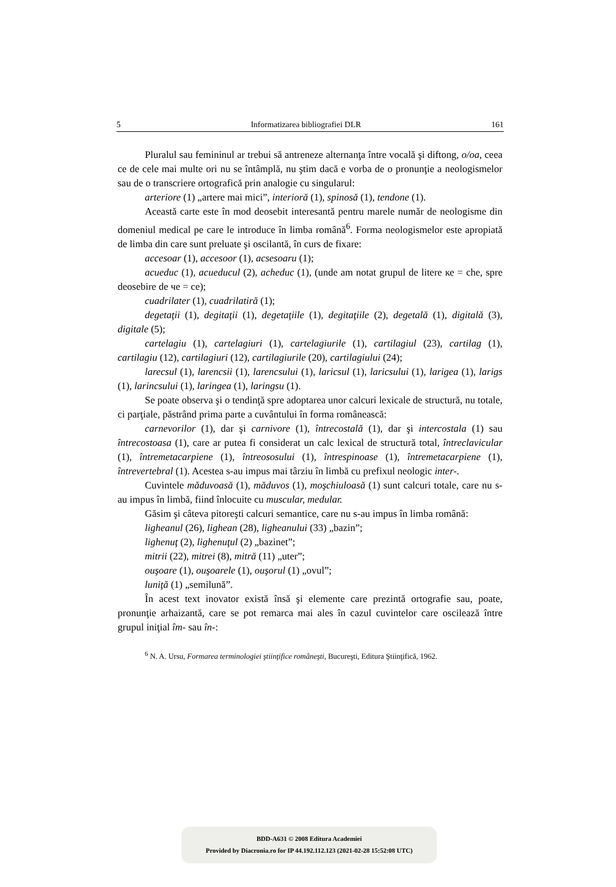5 Informatizarea bibliografiei DLR 161
Pluralul sau femininul ar trebui să antreneze alternanţa între vocală şi diftong, o/oa, ceea ce de cele mai multe ori nu se întâmplă, nu ştim dacă e vorba de o pronunţie a neologismelor sau de o transcriere ortografică prin analogie cu singularul:
arteriore (1) „artere mai mici”, interioră (1), spinosă (1), tendone (1).
Această carte este în mod deosebit interesantă pentru marele număr de neologisme din domeniul medical pe care le introduce în limba română<sup>6</sup>. Forma neologismelor este apropiată de limba din care sunt preluate şi oscilantă, în curs de fixare:
accesoar (1), accesoor (1), acsesoaru (1);
acueduc (1), acueducul (2), acheduc (1), (unde am notat grupul de litere ке = che, spre deosebire de че = ce);
cuadrilater (1), cuadrilatiră (1);
degetaţii (1), degitaţii (1), degetaţiile (1), degitaţiile (2), degetală (1), digitală (3), digitale (5);
cartelagiu (1), cartelagiuri (1), cartelagiurile (1), cartilagiul (23), cartilag (1), cartilagiu (12), cartilagiuri (12), cartilagiurile (20), cartilagiului (24);
larecsul (1), larencsii (1), larencsului (1), laricsul (1), laricsului (1), larigea (1), larigs (1), larincsului (1), laringea (1), laringsu (1).
Se poate observa şi o tendinţă spre adoptarea unor calcuri lexicale de structură, nu totale, ci parţiale, păstrând prima parte a cuvântului în forma românească:
carnevorilor (1), dar şi carnivore (1), întrecostală (1), dar şi intercostala (1) sau întrecostoasa (1), care ar putea fi considerat un calc lexical de structură total, întreclavicular (1), întremetacarpiene (1), întreososului (1), întrespinoase (1), întremetacarpiene (1), întrevertebral (1). Acestea s-au impus mai târziu în limbă cu prefixul neologic inter-.
Cuvintele măduvoasă (1), măduvos (1), moşchiuloasă (1) sunt calcuri totale, care nu s-au impus în limbă, fiind înlocuite cu muscular, medular.
Găsim şi câteva pitoreşti calcuri semantice, care nu s-au impus în limba română:
ligheanul (26), lighean (28), ligheanului (33) „bazin”;
lighenuţ (2), lighenuţul (2) „bazinet”;
mitrii (22), mitrei (8), mitră (11) „uter”;
ouşoare (1), ouşoarele (1), ouşorul (1) „ovul”;
luniţă (1) „semilună”.
În acest text inovator există însă şi elemente care prezintă ortografie sau, poate, pronunţie arhaizantă, care se pot remarca mai ales în cazul cuvintelor care oscilează între grupul iniţial îm- sau în-:
<sup>6</sup> N. A. Ursu, Formarea terminologiei ştiinţifice româneşti, Bucureşti, Editura Ştiinţifică, 1962.
BDD-A631 © 2008 Editura Academiei
Provided by Diacronia.ro for IP 44.192.112.123 (2021-02-28 15:52:08 UTC)